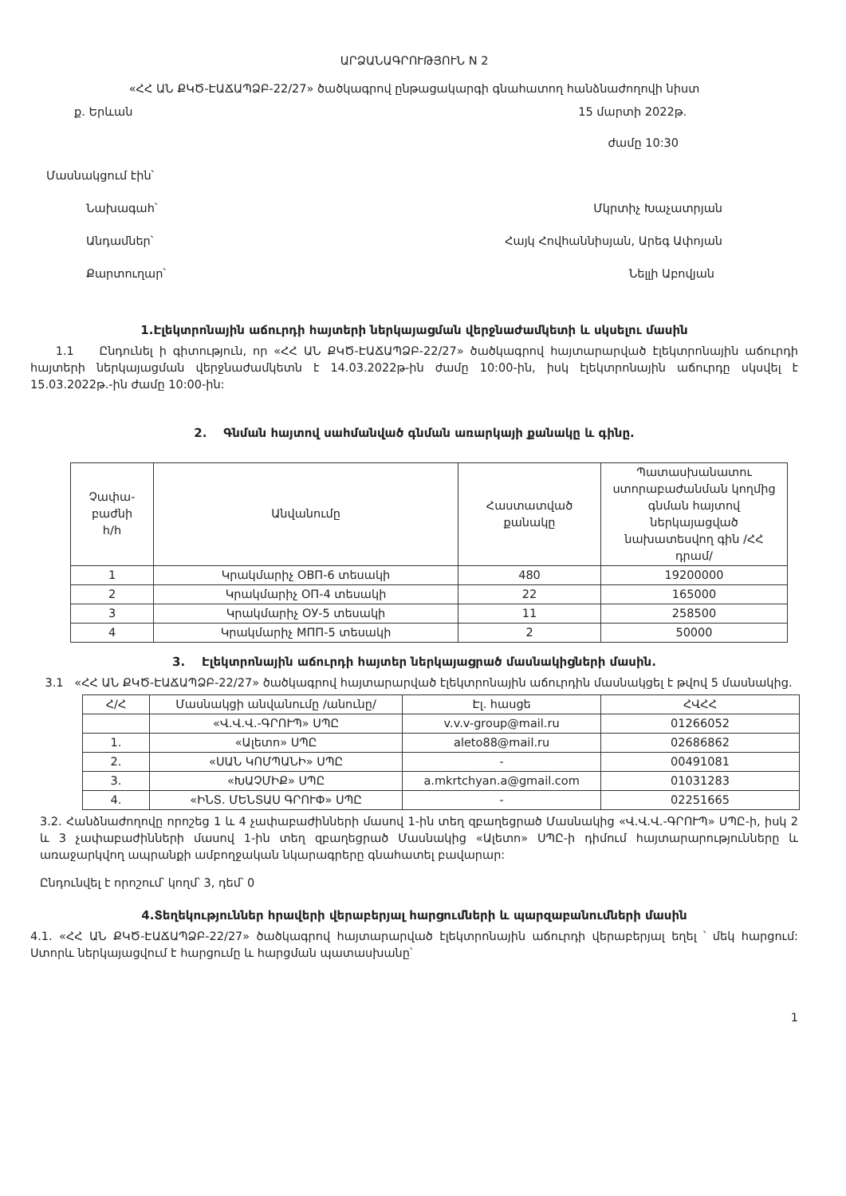ԱՐՁԱՆԱԳՐՈՒԹՅՈՒՆ N 2
«ՀՀ ԱՆ ՔԿԾ-ԷԱՃԱՊՁԲ-22/27» ծածկագրով ընթացակարգի գնահատող հանձնաժողովի նիստ
ք. Երևան 15 մարտի 2022թ.
ժամը 10:30
Մասնակցում էին՝
Նախագահ՝ Մկրտիչ Խաչատրյան
Անդամներ՝ Հայկ Հովհաննիսյան, Արեգ Ափոյան
Քարտուղար՝ Նելլի Աբովյան
1.Էլեկտրոնային աճուրդի հայտերի ներկայացման վերջնաժամկետի և սկսելու մասին
1.1 Ընդունել ի գիտություն, որ «ՀՀ ԱՆ ՔԿԾ-ԷԱՃԱՊՁԲ-22/27» ծածկագրով հայտարարված էլեկտրոնային աճուրդի հայտերի ներկայացման վերջնաժամկետն է 14.03.2022թ-ին ժամը 10:00-ին, իսկ էլեկտրոնային աճուրդը սկսվել է 15.03.2022թ.-ին ժամը 10:00-ին:
2. Գնման հայտով սահմանված գնման առարկայի քանակը և գինը.
| Չափա- բաժնի հ/հ | Անվանումը | Հաստատված քանակը | Պատասխանատու ստորաբաժանման կողմից գնման հայտով ներկայացված նախատեսվող գին /ՀՀ դրամ/ |
| --- | --- | --- | --- |
| 1 | Կրակմարիչ ОВП-6 տեսակի | 480 | 19200000 |
| 2 | Կրակմարիչ ОП-4 տեսակի | 22 | 165000 |
| 3 | Կրակմարիչ ОУ-5 տեսակի | 11 | 258500 |
| 4 | Կրակմարիչ МПП-5 տեսակի | 2 | 50000 |
3. Էլեկտրոնային աճուրդի հայտեր ներկայացրած մասնակիցների մասին.
3.1 «ՀՀ ԱՆ ՔԿԾ-ԷԱՃԱՊՁԲ-22/27» ծածկագրով հայտարարված էլեկտրոնային աճուրդին մասնակցել է թվով 5 մասնակից.
| Հ/Հ | Մասնակցի անվանումը /անունը/ | Էլ. հասցե | ՀՎՀՀ |
| --- | --- | --- | --- |
| | «Վ.Վ.Վ.-ԳՐՈՒՊ» ՍՊԸ | v.v.v-group@mail.ru | 01266052 |
| 1. | «Ալետո» ՍՊԸ | aleto88@mail.ru | 02686862 |
| 2. | «ՍԱՆ ԿՈՄՊԱՆԻ» ՍՊԸ | - | 00491081 |
| 3. | «ԽԱՉՄԻՔ» ՍՊԸ | a.mkrtchyan.a@gmail.com | 01031283 |
| 4. | «ԻՆՏ. ՄԵՆՏԱՍ ԳՐՈՒՓ» ՍՊԸ | - | 02251665 |
3.2. Հանձնաժողովը որոշեց 1 և 4 չափաբաժինների մասով 1-ին տեղ զբաղեցրած Մասնակից «Վ.Վ.Վ.-ԳՐՈՒՊ» ՍՊԸ-ի, իսկ 2 և 3 չափաբաժինների մասով 1-ին տեղ զբաղեցրած Մասնակից «Ալետո» ՍՊԸ-ի դիմում հայտարարությունները և առաջարկվող ապրանքի ամբողջական նկարագրերը գնահատել բավարար:
Ընդունվել է որոշում՝ կողմ՝ 3, դեմ՝ 0
4.Տեղեկություններ հրավերի վերաբերյալ հարցումների և պարզաբանումների մասին
4.1. «ՀՀ ԱՆ ՔԿԾ-ԷԱՃԱՊՁԲ-22/27» ծածկագրով հայտարարված էլեկտրոնային աճուրդի վերաբերյալ եղել ՝ մեկ հարցում: Ստորև ներկայացվում է հարցումը և հարցման պատասխանը՝
1